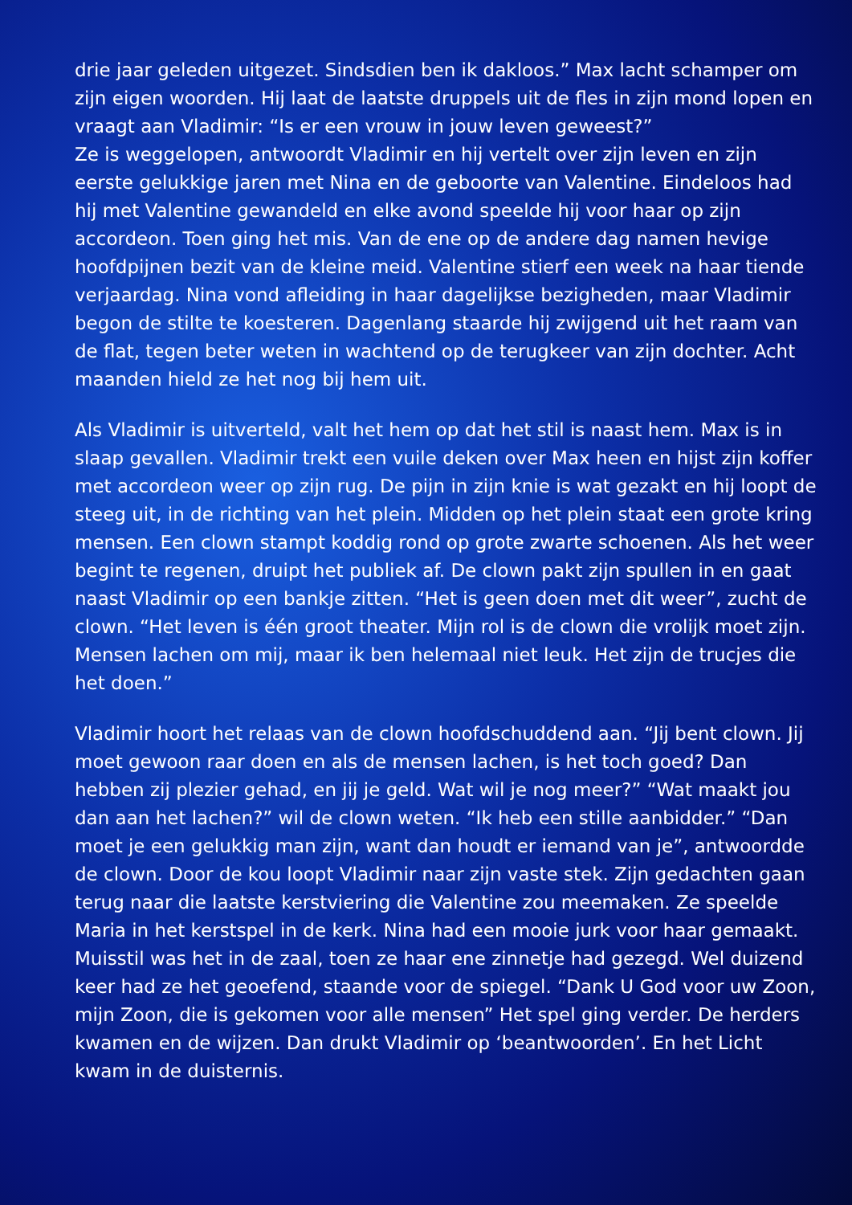drie jaar geleden uitgezet. Sindsdien ben ik dakloos.” Max lacht schamper om zijn eigen woorden. Hij laat de laatste druppels uit de fles in zijn mond lopen en vraagt aan Vladimir: “Is er een vrouw in jouw leven geweest?”
Ze is weggelopen, antwoordt Vladimir en hij vertelt over zijn leven en zijn eerste gelukkige jaren met Nina en de geboorte van Valentine. Eindeloos had hij met Valentine gewandeld en elke avond speelde hij voor haar op zijn accordeon. Toen ging het mis. Van de ene op de andere dag namen hevige hoofdpijnen bezit van de kleine meid. Valentine stierf een week na haar tiende verjaardag. Nina vond afleiding in haar dagelijkse bezigheden, maar Vladimir begon de stilte te koesteren. Dagenlang staarde hij zwijgend uit het raam van de flat, tegen beter weten in wachtend op de terugkeer van zijn dochter. Acht maanden hield ze het nog bij hem uit.
Als Vladimir is uitverteld, valt het hem op dat het stil is naast hem. Max is in slaap gevallen. Vladimir trekt een vuile deken over Max heen en hijst zijn koffer met accordeon weer op zijn rug. De pijn in zijn knie is wat gezakt en hij loopt de steeg uit, in de richting van het plein. Midden op het plein staat een grote kring mensen. Een clown stampt koddig rond op grote zwarte schoenen. Als het weer begint te regenen, druipt het publiek af. De clown pakt zijn spullen in en gaat naast Vladimir op een bankje zitten. “Het is geen doen met dit weer”, zucht de clown. “Het leven is één groot theater. Mijn rol is de clown die vrolijk moet zijn. Mensen lachen om mij, maar ik ben helemaal niet leuk. Het zijn de trucjes die het doen.”
Vladimir hoort het relaas van de clown hoofdschuddend aan. “Jij bent clown. Jij moet gewoon raar doen en als de mensen lachen, is het toch goed? Dan hebben zij plezier gehad, en jij je geld. Wat wil je nog meer?” “Wat maakt jou dan aan het lachen?” wil de clown weten. “Ik heb een stille aanbidder.” “Dan moet je een gelukkig man zijn, want dan houdt er iemand van je”, antwoordde de clown. Door de kou loopt Vladimir naar zijn vaste stek. Zijn gedachten gaan terug naar die laatste kerstviering die Valentine zou meemaken. Ze speelde Maria in het kerstspel in de kerk. Nina had een mooie jurk voor haar gemaakt. Muisstil was het in de zaal, toen ze haar ene zinnetje had gezegd. Wel duizend keer had ze het geoefend, staande voor de spiegel. “Dank U God voor uw Zoon, mijn Zoon, die is gekomen voor alle mensen” Het spel ging verder. De herders kwamen en de wijzen. Dan drukt Vladimir op ‘beantwoorden’. En het Licht kwam in de duisternis.